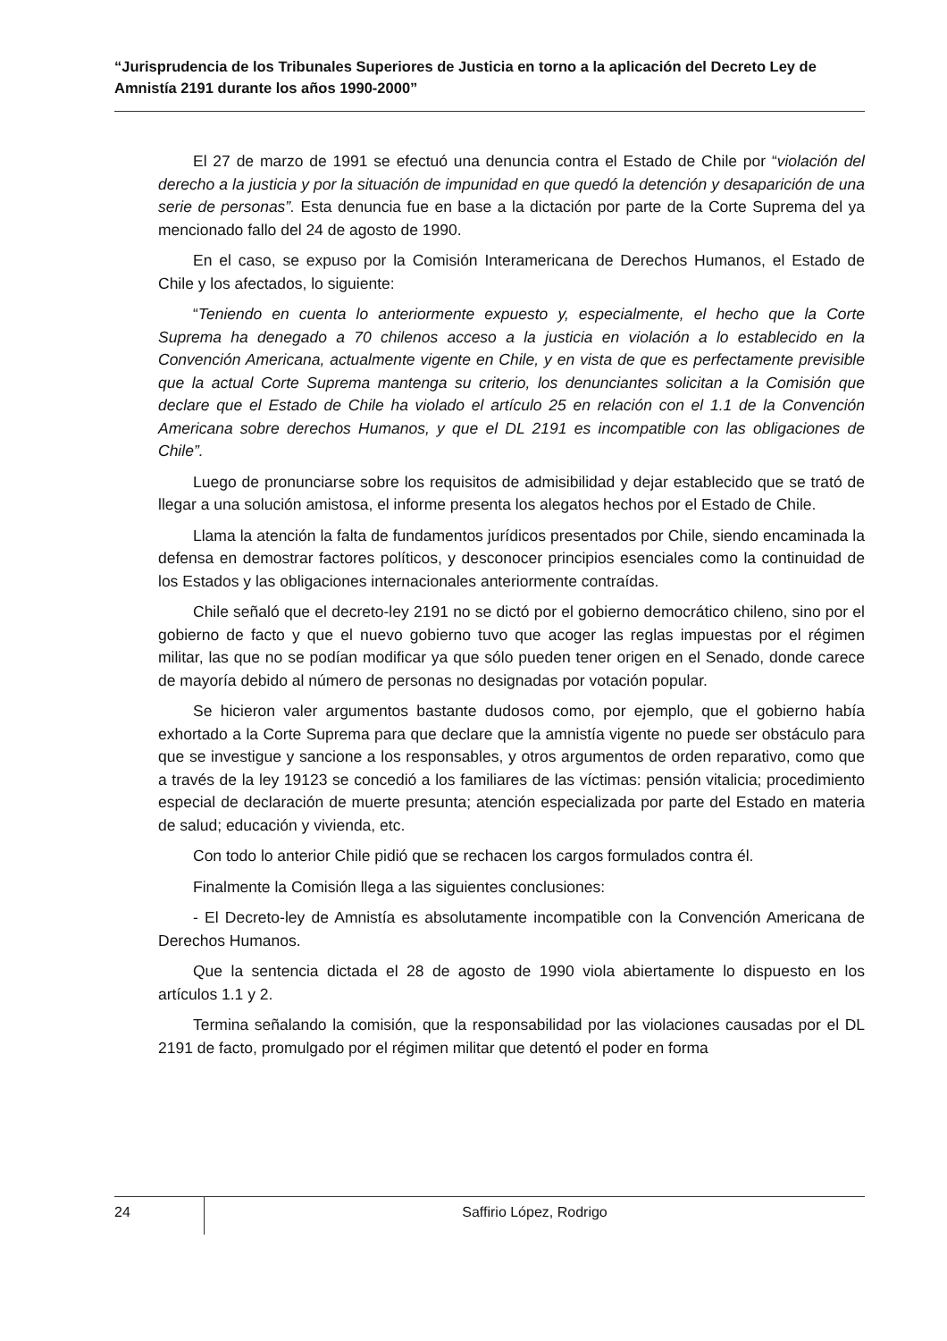“Jurisprudencia de los Tribunales Superiores de Justicia en torno a la aplicación del Decreto Ley de Amnistía 2191 durante los años 1990-2000”
El 27 de marzo de 1991 se efectuó una denuncia contra el Estado de Chile por “violación del derecho a la justicia y por la situación de impunidad en que quedó la detención y desaparición de una serie de personas”. Esta denuncia fue en base a la dictación por parte de la Corte Suprema del ya mencionado fallo del 24 de agosto de 1990.
En el caso, se expuso por la Comisión Interamericana de Derechos Humanos, el Estado de Chile y los afectados, lo siguiente:
“Teniendo en cuenta lo anteriormente expuesto y, especialmente, el hecho que la Corte Suprema ha denegado a 70 chilenos acceso a la justicia en violación a lo establecido en la Convención Americana, actualmente vigente en Chile, y en vista de que es perfectamente previsible que la actual Corte Suprema mantenga su criterio, los denunciantes solicitan a la Comisión que declare que el Estado de Chile ha violado el artículo 25 en relación con el 1.1 de la Convención Americana sobre derechos Humanos, y que el DL 2191 es incompatible con las obligaciones de Chile”.
Luego de pronunciarse sobre los requisitos de admisibilidad y dejar establecido que se trató de llegar a una solución amistosa, el informe presenta los alegatos hechos por el Estado de Chile.
Llama la atención la falta de fundamentos jurídicos presentados por Chile, siendo encaminada la defensa en demostrar factores políticos, y desconocer principios esenciales como la continuidad de los Estados y las obligaciones internacionales anteriormente contraídas.
Chile señaló que el decreto-ley 2191 no se dictó por el gobierno democrático chileno, sino por el gobierno de facto y que el nuevo gobierno tuvo que acoger las reglas impuestas por el régimen militar, las que no se podían modificar ya que sólo pueden tener origen en el Senado, donde carece de mayoría debido al número de personas no designadas por votación popular.
Se hicieron valer argumentos bastante dudosos como, por ejemplo, que el gobierno había exhortado a la Corte Suprema para que declare que la amnistía vigente no puede ser obstáculo para que se investigue y sancione a los responsables, y otros argumentos de orden reparativo, como que a través de la ley 19123 se concedió a los familiares de las víctimas: pensión vitalicia; procedimiento especial de declaración de muerte presunta; atención especializada por parte del Estado en materia de salud; educación y vivienda, etc.
Con todo lo anterior Chile pidió que se rechacen los cargos formulados contra él.
Finalmente la Comisión llega a las siguientes conclusiones:
- El Decreto-ley de Amnistía es absolutamente incompatible con la Convención Americana de Derechos Humanos.
Que la sentencia dictada el 28 de agosto de 1990 viola abiertamente lo dispuesto en los artículos 1.1 y 2.
Termina señalando la comisión, que la responsabilidad por las violaciones causadas por el DL 2191 de facto, promulgado por el régimen militar que detentó el poder en forma
24
Saffirio López, Rodrigo